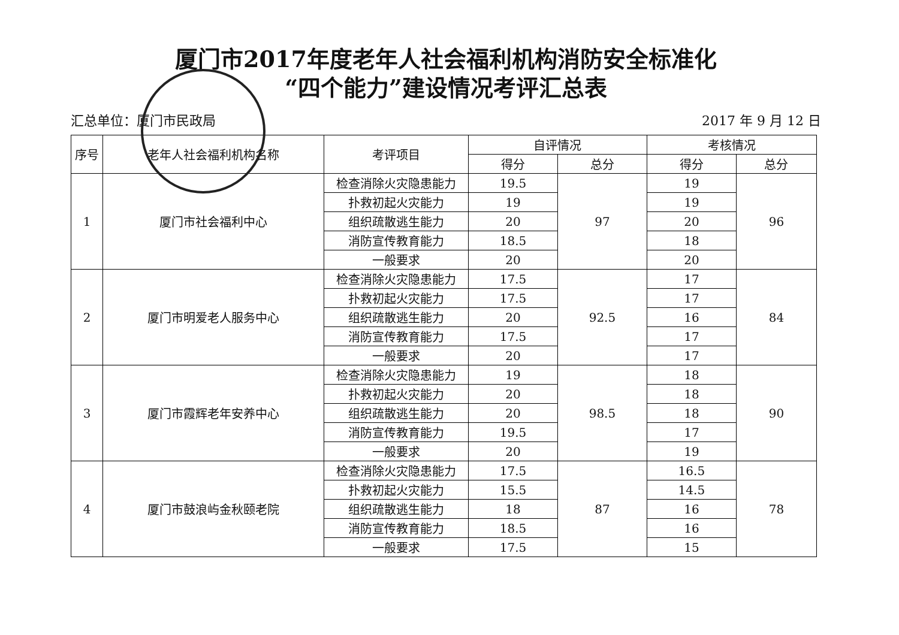厦门市2017年度老年人社会福利机构消防安全标准化
“四个能力”建设情况考评汇总表
汇总单位：厦门市民政局 2017 年 9 月 12 日
| 序号 | 老年人社会福利机构名称 | 考评项目 | 自评情况 | | 考核情况 | |
| --- | --- | --- | --- | --- | --- | --- |
| | | | 得分 | 总分 | 得分 | 总分 |
| 1 | 厦门市社会福利中心 | 检查消除火灾隐患能力 | 19.5 | 97 | 19 | 96 |
| | | 扑救初起火灾能力 | 19 | | 19 | |
| | | 组织疏散逃生能力 | 20 | | 20 | |
| | | 消防宣传教育能力 | 18.5 | | 18 | |
| | | 一般要求 | 20 | | 20 | |
| 2 | 厦门市明爱老人服务中心 | 检查消除火灾隐患能力 | 17.5 | 92.5 | 17 | 84 |
| | | 扑救初起火灾能力 | 17.5 | | 17 | |
| | | 组织疏散逃生能力 | 20 | | 16 | |
| | | 消防宣传教育能力 | 17.5 | | 17 | |
| | | 一般要求 | 20 | | 17 | |
| 3 | 厦门市霞辉老年安养中心 | 检查消除火灾隐患能力 | 19 | 98.5 | 18 | 90 |
| | | 扑救初起火灾能力 | 20 | | 18 | |
| | | 组织疏散逃生能力 | 20 | | 18 | |
| | | 消防宣传教育能力 | 19.5 | | 17 | |
| | | 一般要求 | 20 | | 19 | |
| 4 | 厦门市鼓浪屿金秋颐老院 | 检查消除火灾隐患能力 | 17.5 | 87 | 16.5 | 78 |
| | | 扑救初起火灾能力 | 15.5 | | 14.5 | |
| | | 组织疏散逃生能力 | 18 | | 16 | |
| | | 消防宣传教育能力 | 18.5 | | 16 | |
| | | 一般要求 | 17.5 | | 15 | |